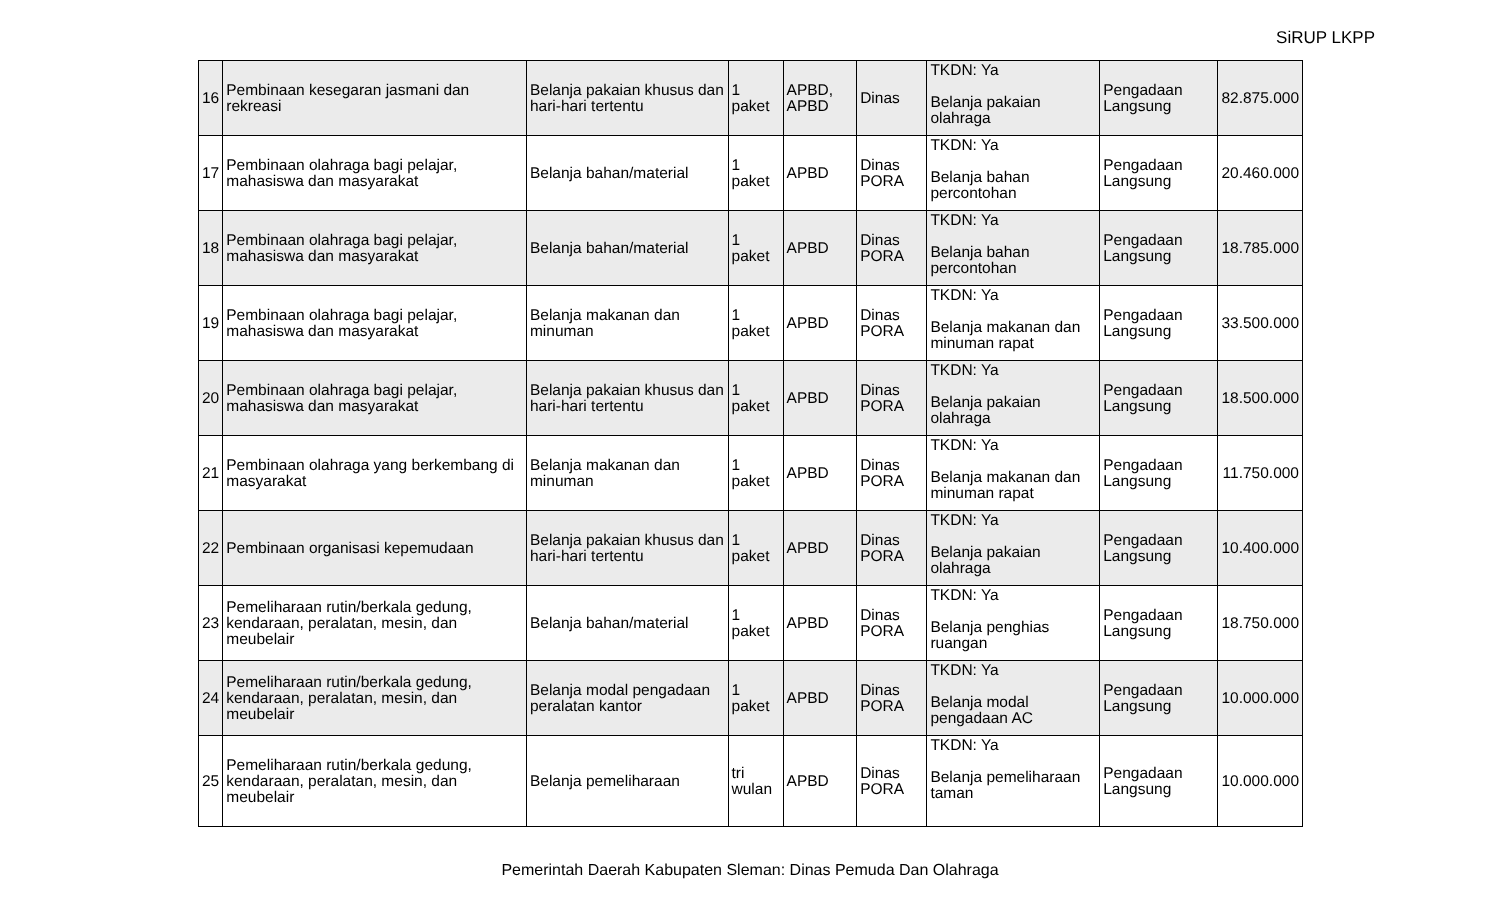SiRUP LKPP
| 16 | Pembinaan kesegaran jasmani dan rekreasi | Belanja pakaian khusus dan hari-hari tertentu | 1 paket | APBD, APBD | Dinas | TKDN: Ya Belanja pakaian olahraga | Pengadaan Langsung | 82.875.000 |
| 17 | Pembinaan olahraga bagi pelajar, mahasiswa dan masyarakat | Belanja bahan/material | 1 paket | APBD | Dinas PORA | TKDN: Ya Belanja bahan percontohan | Pengadaan Langsung | 20.460.000 |
| 18 | Pembinaan olahraga bagi pelajar, mahasiswa dan masyarakat | Belanja bahan/material | 1 paket | APBD | Dinas PORA | TKDN: Ya Belanja bahan percontohan | Pengadaan Langsung | 18.785.000 |
| 19 | Pembinaan olahraga bagi pelajar, mahasiswa dan masyarakat | Belanja makanan dan minuman | 1 paket | APBD | Dinas PORA | TKDN: Ya Belanja makanan dan minuman rapat | Pengadaan Langsung | 33.500.000 |
| 20 | Pembinaan olahraga bagi pelajar, mahasiswa dan masyarakat | Belanja pakaian khusus dan hari-hari tertentu | 1 paket | APBD | Dinas PORA | TKDN: Ya Belanja pakaian olahraga | Pengadaan Langsung | 18.500.000 |
| 21 | Pembinaan olahraga yang berkembang di masyarakat | Belanja makanan dan minuman | 1 paket | APBD | Dinas PORA | TKDN: Ya Belanja makanan dan minuman rapat | Pengadaan Langsung | 11.750.000 |
| 22 | Pembinaan organisasi kepemudaan | Belanja pakaian khusus dan hari-hari tertentu | 1 paket | APBD | Dinas PORA | TKDN: Ya Belanja pakaian olahraga | Pengadaan Langsung | 10.400.000 |
| 23 | Pemeliharaan rutin/berkala gedung, kendaraan, peralatan, mesin, dan meubelair | Belanja bahan/material | 1 paket | APBD | Dinas PORA | TKDN: Ya Belanja penghias ruangan | Pengadaan Langsung | 18.750.000 |
| 24 | Pemeliharaan rutin/berkala gedung, kendaraan, peralatan, mesin, dan meubelair | Belanja modal pengadaan peralatan kantor | 1 paket | APBD | Dinas PORA | TKDN: Ya Belanja modal pengadaan AC | Pengadaan Langsung | 10.000.000 |
| 25 | Pemeliharaan rutin/berkala gedung, kendaraan, peralatan, mesin, dan meubelair | Belanja pemeliharaan | tri wulan | APBD | Dinas PORA | TKDN: Ya Belanja pemeliharaan taman | Pengadaan Langsung | 10.000.000 |
Pemerintah Daerah Kabupaten Sleman: Dinas Pemuda Dan Olahraga